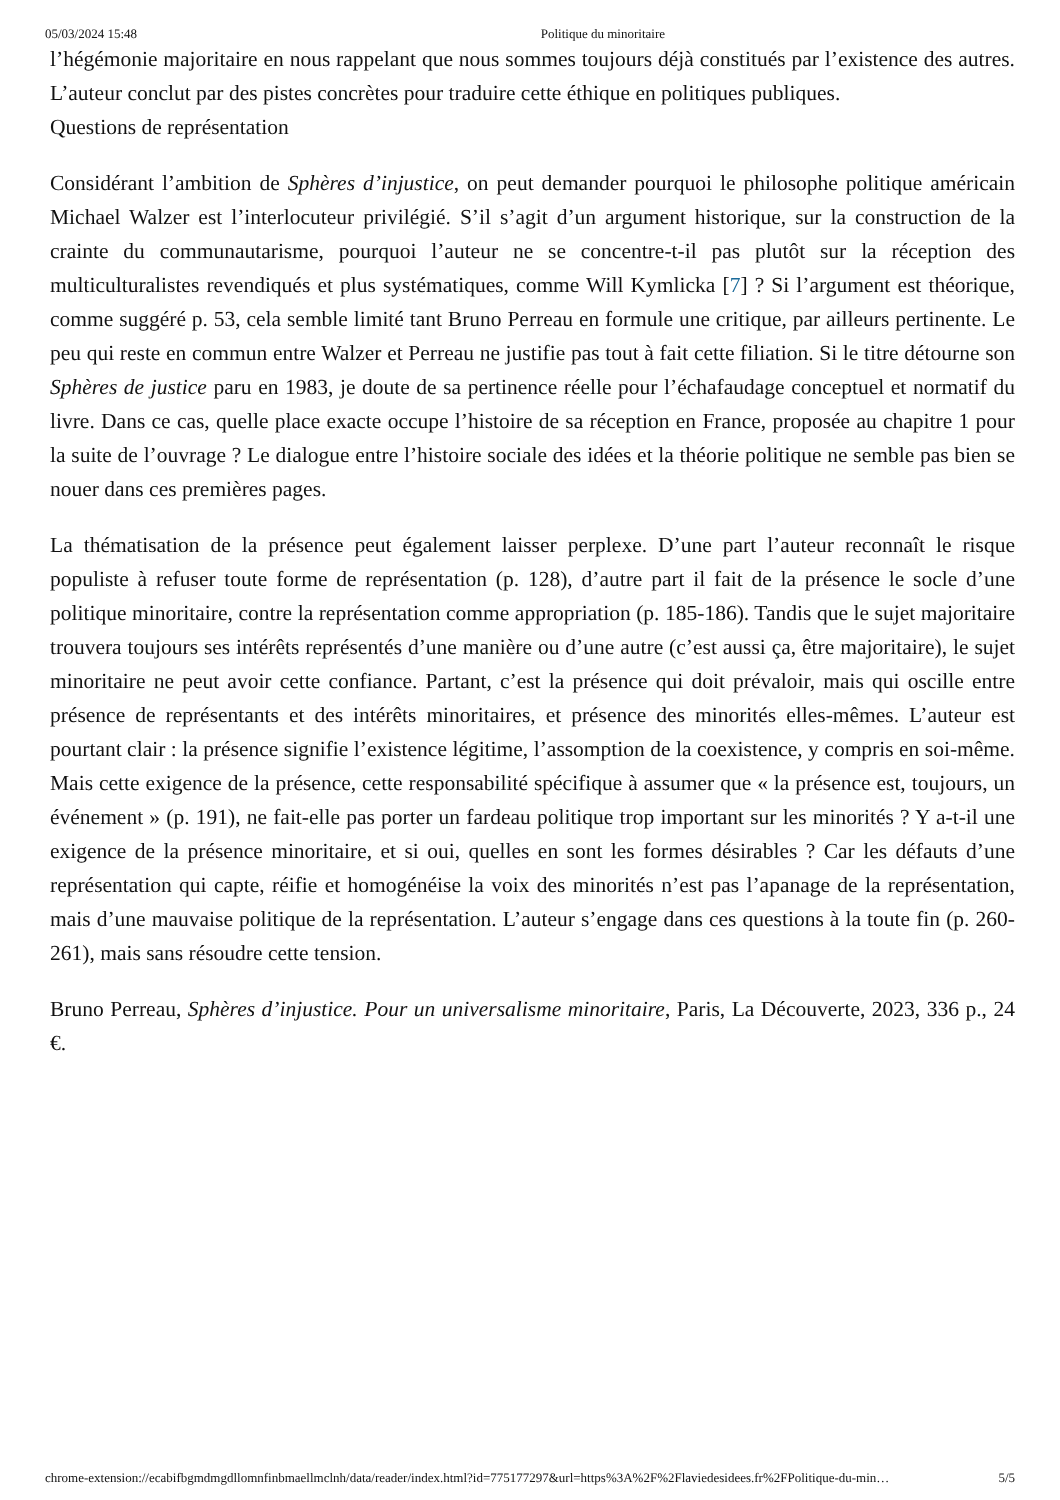05/03/2024 15:48 Politique du minoritaire
l’hégémonie majoritaire en nous rappelant que nous sommes toujours déjà constitués par l’existence des autres. L’auteur conclut par des pistes concrètes pour traduire cette éthique en politiques publiques.
Questions de représentation
Considérant l’ambition de Sphères d’injustice, on peut demander pourquoi le philosophe politique américain Michael Walzer est l’interlocuteur privilégié. S’il s’agit d’un argument historique, sur la construction de la crainte du communautarisme, pourquoi l’auteur ne se concentre-t-il pas plutôt sur la réception des multiculturalistes revendiqués et plus systématiques, comme Will Kymlicka [7] ? Si l’argument est théorique, comme suggéré p. 53, cela semble limité tant Bruno Perreau en formule une critique, par ailleurs pertinente. Le peu qui reste en commun entre Walzer et Perreau ne justifie pas tout à fait cette filiation. Si le titre détourne son Sphères de justice paru en 1983, je doute de sa pertinence réelle pour l’échafaudage conceptuel et normatif du livre. Dans ce cas, quelle place exacte occupe l’histoire de sa réception en France, proposée au chapitre 1 pour la suite de l’ouvrage ? Le dialogue entre l’histoire sociale des idées et la théorie politique ne semble pas bien se nouer dans ces premières pages.
La thématisation de la présence peut également laisser perplexe. D’une part l’auteur reconnaît le risque populiste à refuser toute forme de représentation (p. 128), d’autre part il fait de la présence le socle d’une politique minoritaire, contre la représentation comme appropriation (p. 185-186). Tandis que le sujet majoritaire trouvera toujours ses intérêts représentés d’une manière ou d’une autre (c’est aussi ça, être majoritaire), le sujet minoritaire ne peut avoir cette confiance. Partant, c’est la présence qui doit prévaloir, mais qui oscille entre présence de représentants et des intérêts minoritaires, et présence des minorités elles-mêmes. L’auteur est pourtant clair : la présence signifie l’existence légitime, l’assomption de la coexistence, y compris en soi-même. Mais cette exigence de la présence, cette responsabilité spécifique à assumer que « la présence est, toujours, un événement » (p. 191), ne fait-elle pas porter un fardeau politique trop important sur les minorités ? Y a-t-il une exigence de la présence minoritaire, et si oui, quelles en sont les formes désirables ? Car les défauts d’une représentation qui capte, réifie et homogénéise la voix des minorités n’est pas l’apanage de la représentation, mais d’une mauvaise politique de la représentation. L’auteur s’engage dans ces questions à la toute fin (p. 260-261), mais sans résoudre cette tension.
Bruno Perreau, Sphères d’injustice. Pour un universalisme minoritaire, Paris, La Découverte, 2023, 336 p., 24 €.
chrome-extension://ecabifbgmdmgdllomnfinbmaellmclnh/data/reader/index.html?id=775177297&url=https%3A%2F%2Flaviedesidees.fr%2FPolitique-du-min… 5/5